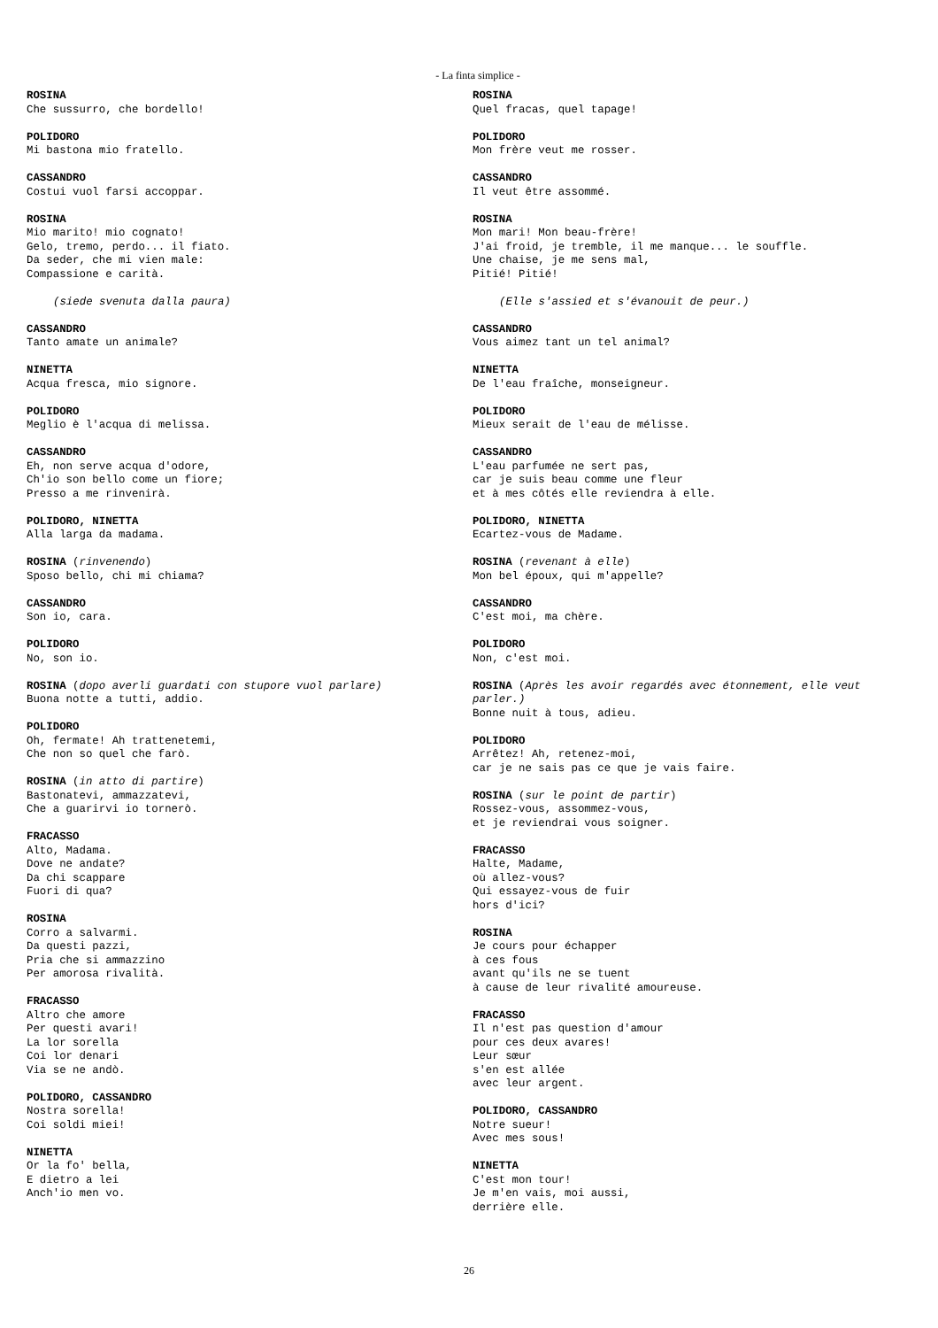- La finta simplice -
ROSINA
Che sussurro, che bordello!
POLIDORO
Mi bastona mio fratello.
CASSANDRO
Costui vuol farsi accoppar.
ROSINA
Mio marito! mio cognato!
Gelo, tremo, perdo... il fiato.
Da seder, che mi vien male:
Compassione e carità.
(siede svenuta dalla paura)
CASSANDRO
Tanto amate un animale?
NINETTA
Acqua fresca, mio signore.
POLIDORO
Meglio è l'acqua di melissa.
CASSANDRO
Eh, non serve acqua d'odore,
Ch'io son bello come un fiore;
Presso a me rinvenirà.
POLIDORO, NINETTA
Alla larga da madama.
ROSINA (rinvenendo)
Sposo bello, chi mi chiama?
CASSANDRO
Son io, cara.
POLIDORO
No, son io.
ROSINA (dopo averli guardati con stupore vuol parlare)
Buona notte a tutti, addio.
POLIDORO
Oh, fermate! Ah trattenetemi,
Che non so quel che farò.
ROSINA (in atto di partire)
Bastonatevi, ammazzatevi,
Che a guarirvi io tornerò.
FRACASSO
Alto, Madama.
Dove ne andate?
Da chi scappare
Fuori di qua?
ROSINA
Corro a salvarmi.
Da questi pazzi,
Pria che si ammazzino
Per amorosa rivalità.
FRACASSO
Altro che amore
Per questi avari!
La lor sorella
Coi lor denari
Via se ne andò.
POLIDORO, CASSANDRO
Nostra sorella!
Coi soldi miei!
NINETTA
Or la fo' bella,
E dietro a lei
Anch'io men vo.
ROSINA
Quel fracas, quel tapage!
POLIDORO
Mon frère veut me rosser.
CASSANDRO
Il veut être assommé.
ROSINA
Mon mari! Mon beau-frère!
J'ai froid, je tremble, il me manque... le souffle.
Une chaise, je me sens mal,
Pitié! Pitié!
(Elle s'assied et s'évanouit de peur.)
CASSANDRO
Vous aimez tant un tel animal?
NINETTA
De l'eau fraîche, monseigneur.
POLIDORO
Mieux serait de l'eau de mélisse.
CASSANDRO
L'eau parfumée ne sert pas,
car je suis beau comme une fleur
et à mes côtés elle reviendra à elle.
POLIDORO, NINETTA
Ecartez-vous de Madame.
ROSINA (revenant à elle)
Mon bel époux, qui m'appelle?
CASSANDRO
C'est moi, ma chère.
POLIDORO
Non, c'est moi.
ROSINA (Après les avoir regardés avec étonnement, elle veut parler.)
Bonne nuit à tous, adieu.
POLIDORO
Arrêtez! Ah, retenez-moi,
car je ne sais pas ce que je vais faire.
ROSINA (sur le point de partir)
Rossez-vous, assommez-vous,
et je reviendrai vous soigner.
FRACASSO
Halte, Madame,
où allez-vous?
Qui essayez-vous de fuir
hors d'ici?
ROSINA
Je cours pour échapper
à ces fous
avant qu'ils ne se tuent
à cause de leur rivalité amoureuse.
FRACASSO
Il n'est pas question d'amour
pour ces deux avares!
Leur sœur
s'en est allée
avec leur argent.
POLIDORO, CASSANDRO
Notre sueur!
Avec mes sous!
NINETTA
C'est mon tour!
Je m'en vais, moi aussi,
derrière elle.
26